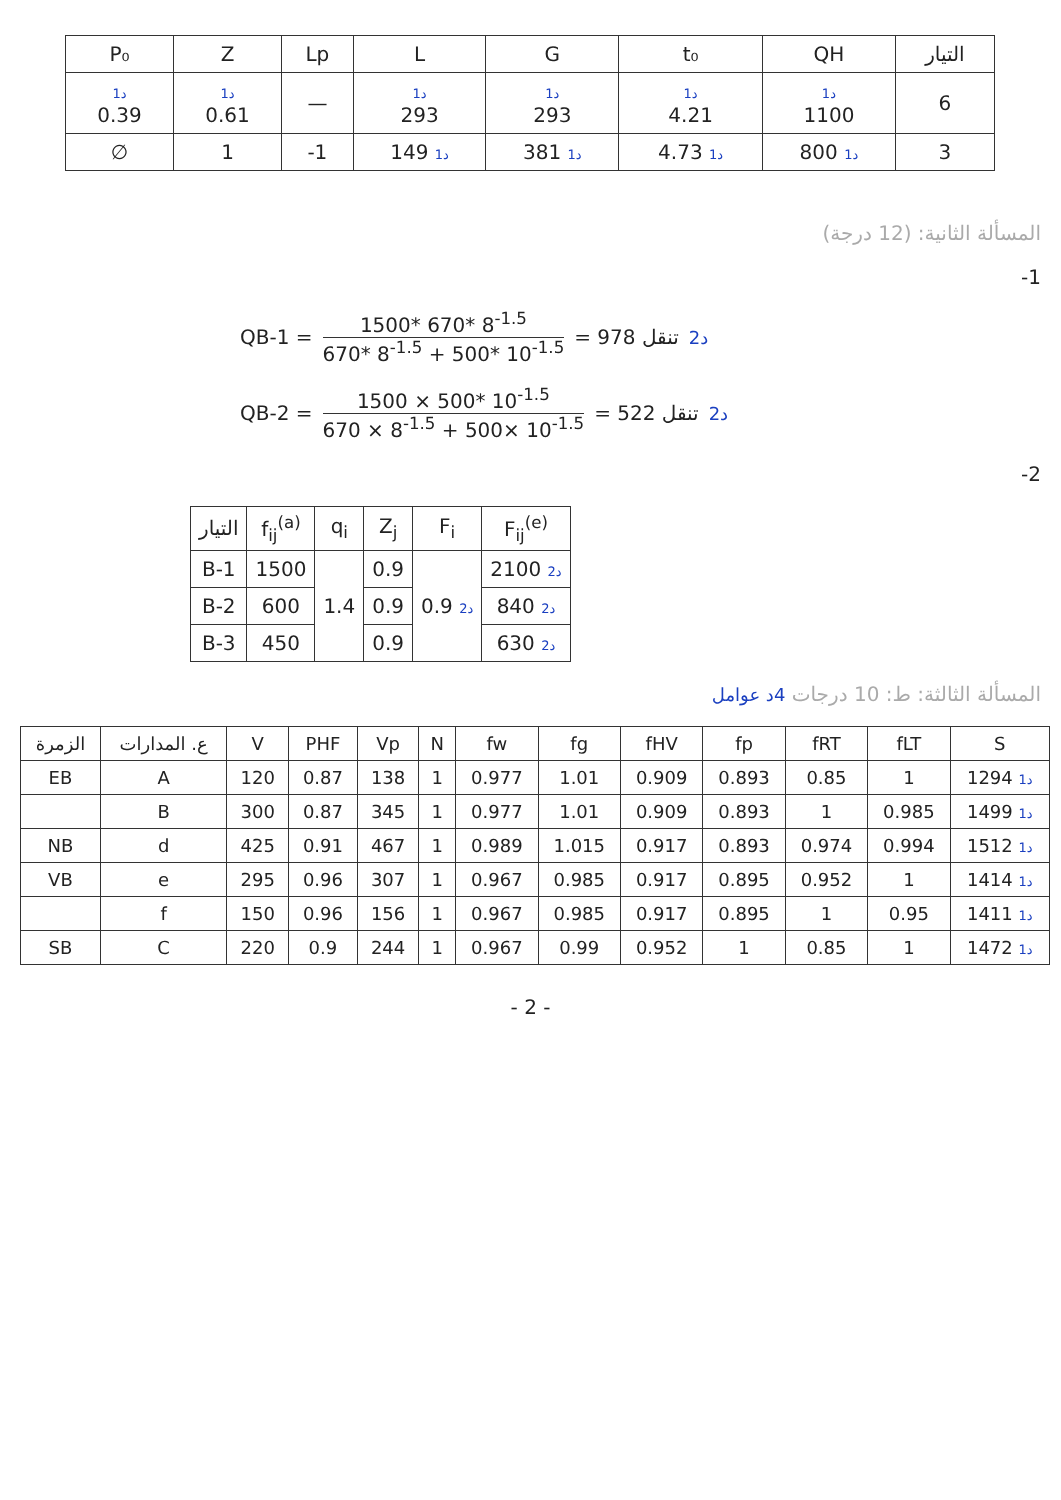| P₀ | Z | Lp | L | G | t₀ | QH | التيار |
| --- | --- | --- | --- | --- | --- | --- | --- |
| 1د 0.39 | 1د 0.61 | — | 1د 293 | 1د 293 | 1د 4.21 | 1د 1100 | 6 |
| ∅ | 1 | -1 | 149 1د | 381 1د | 4.73 1د | 800 1د | 3 |
المسألة الثانية: (12 درجة)
-1
QB-1 = 1500* 670* 8<sup>-1.5</sup> 670* 8<sup>-1.5</sup> + 500* 10<sup>-1.5</sup> = 978 تنقل 2د
QB-2 = 1500 × 500* 10<sup>-1.5</sup> 670 × 8<sup>-1.5</sup> + 500× 10<sup>-1.5</sup> = 522 تنقل 2د
-2
| التيار | f<sub>ij</sub><sup>(a)</sup> | q<sub>i</sub> | Z<sub>j</sub> | F<sub>i</sub> | F<sub>ij</sub><sup>(e)</sup> |
| --- | --- | --- | --- | --- | --- |
| B-1 | 1500 | 1.4 | 0.9 | 0.9 2د | 2100 2د |
| B-2 | 600 | | 0.9 | | 840 2د |
| B-3 | 450 | | 0.9 | | 630 2د |
المسألة الثالثة: ط: 10 درجات 4د عوامل
| الزمرة | ع. المدارات | V | PHF | Vp | N | fw | fg | fHV | fp | fRT | fLT | S |
| --- | --- | --- | --- | --- | --- | --- | --- | --- | --- | --- | --- | --- |
| EB | A | 120 | 0.87 | 138 | 1 | 0.977 | 1.01 | 0.909 | 0.893 | 0.85 | 1 | 1294 1د |
| | B | 300 | 0.87 | 345 | 1 | 0.977 | 1.01 | 0.909 | 0.893 | 1 | 0.985 | 1499 1د |
| NB | d | 425 | 0.91 | 467 | 1 | 0.989 | 1.015 | 0.917 | 0.893 | 0.974 | 0.994 | 1512 1د |
| VB | e | 295 | 0.96 | 307 | 1 | 0.967 | 0.985 | 0.917 | 0.895 | 0.952 | 1 | 1414 1د |
| | f | 150 | 0.96 | 156 | 1 | 0.967 | 0.985 | 0.917 | 0.895 | 1 | 0.95 | 1411 1د |
| SB | C | 220 | 0.9 | 244 | 1 | 0.967 | 0.99 | 0.952 | 1 | 0.85 | 1 | 1472 1د |
- 2 -